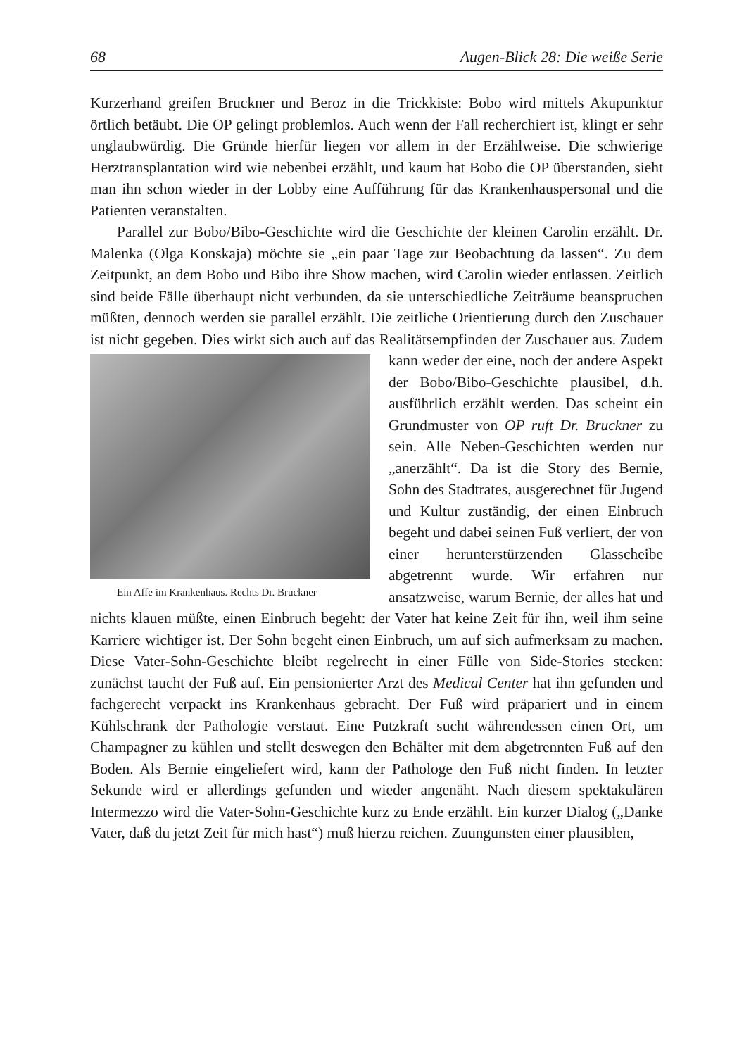68 Augen-Blick 28: Die weiße Serie
Kurzerhand greifen Bruckner und Beroz in die Trickkiste: Bobo wird mittels Akupunktur örtlich betäubt. Die OP gelingt problemlos. Auch wenn der Fall recherchiert ist, klingt er sehr unglaubwürdig. Die Gründe hierfür liegen vor allem in der Erzählweise. Die schwierige Herztransplantation wird wie nebenbei erzählt, und kaum hat Bobo die OP überstanden, sieht man ihn schon wieder in der Lobby eine Aufführung für das Krankenhauspersonal und die Patienten veranstalten.
Parallel zur Bobo/Bibo-Geschichte wird die Geschichte der kleinen Carolin erzählt. Dr. Malenka (Olga Konskaja) möchte sie „ein paar Tage zur Beobachtung da lassen“. Zu dem Zeitpunkt, an dem Bobo und Bibo ihre Show machen, wird Carolin wieder entlassen. Zeitlich sind beide Fälle überhaupt nicht verbunden, da sie unterschiedliche Zeiträume beanspruchen müßten, dennoch werden sie parallel erzählt. Die zeitliche Orientierung durch den Zuschauer ist nicht gegeben. Dies wirkt sich auch auf das Realitätsempfinden der Zuschauer Ein Affe im Krankenhaus. Rechts Dr. Bruckner aus. Zudem kann weder der eine, noch der andere Aspekt der Bobo/Bibo-Geschichte plausibel, d.h. ausführlich erzählt werden. Das scheint ein Grundmuster von OP ruft Dr. Bruckner zu sein. Alle Neben-Geschichten werden nur „anerzählt“. Da ist die Story des Bernie, Sohn des Stadtrates, ausgerechnet für Jugend und Kultur zuständig, der einen Einbruch begeht und dabei seinen Fuß verliert, der von einer herunterstürzenden Glasscheibe abgetrennt wurde. Wir erfahren nur ansatzweise, warum Bernie, der alles hat und nichts klauen müßte, einen Einbruch begeht: der Vater hat keine Zeit für ihn, weil ihm seine Karriere wichtiger ist. Der Sohn begeht einen Einbruch, um auf sich aufmerksam zu machen. Diese Vater-Sohn-Geschichte bleibt regelrecht in einer Fülle von Side-Stories stecken: zunächst taucht der Fuß auf. Ein pensionierter Arzt des Medical Center hat ihn gefunden und fachgerecht verpackt ins Krankenhaus gebracht. Der Fuß wird präpariert und in einem Kühlschrank der Pathologie verstaut. Eine Putzkraft sucht währendessen einen Ort, um Champagner zu kühlen und stellt deswegen den Behälter mit dem abgetrennten Fuß auf den Boden. Als Bernie eingeliefert wird, kann der Pathologe den Fuß nicht finden. In letzter Sekunde wird er allerdings gefunden und wieder angenäht. Nach diesem spektakulären Intermezzo wird die Vater-Sohn-Geschichte kurz zu Ende erzählt. Ein kurzer Dialog („Danke Vater, daß du jetzt Zeit für mich hast“) muß hierzu reichen. Zuungunsten einer plausiblen,